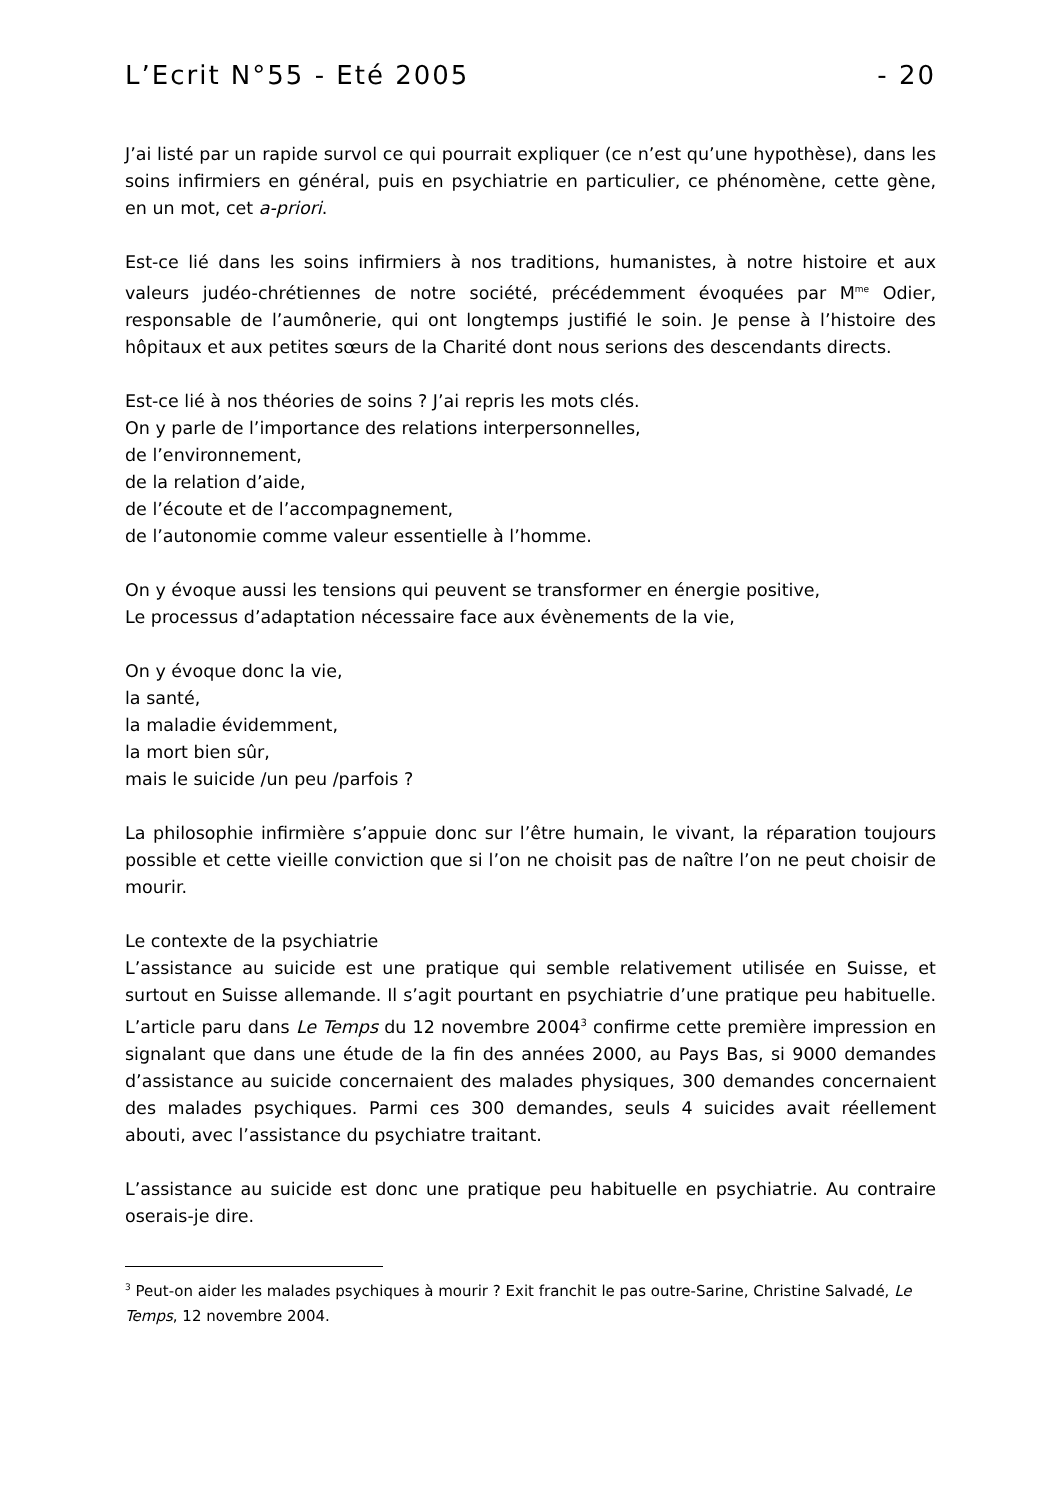L’Ecrit N°55 - Eté 2005 - 20
J’ai listé par un rapide survol ce qui pourrait expliquer (ce n’est qu’une hypothèse), dans les soins infirmiers en général, puis en psychiatrie en particulier, ce phénomène, cette gène, en un mot, cet a-priori.
Est-ce lié dans les soins infirmiers à nos traditions, humanistes, à notre histoire et aux valeurs judéo-chrétiennes de notre société, précédemment évoquées par M<sup>me</sup> Odier, responsable de l’aumônerie, qui ont longtemps justifié le soin. Je pense à l’histoire des hôpitaux et aux petites sœurs de la Charité dont nous serions des descendants directs.
Est-ce lié à nos théories de soins ? J’ai repris les mots clés.
On y parle de l’importance des relations interpersonnelles,
de l’environnement,
de la relation d’aide,
de l’écoute et de l’accompagnement,
de l’autonomie comme valeur essentielle à l’homme.
On y évoque aussi les tensions qui peuvent se transformer en énergie positive,
Le processus d’adaptation nécessaire face aux évènements de la vie,
On y évoque donc la vie,
la santé,
la maladie évidemment,
la mort bien sûr,
mais le suicide /un peu /parfois ?
La philosophie infirmière s’appuie donc sur l’être humain, le vivant, la réparation toujours possible et cette vieille conviction que si l’on ne choisit pas de naître l’on ne peut choisir de mourir.
Le contexte de la psychiatrie
L’assistance au suicide est une pratique qui semble relativement utilisée en Suisse, et surtout en Suisse allemande. Il s’agit pourtant en psychiatrie d’une pratique peu habituelle. L’article paru dans Le Temps du 12 novembre 2004<sup>3</sup> confirme cette première impression en signalant que dans une étude de la fin des années 2000, au Pays Bas, si 9000 demandes d’assistance au suicide concernaient des malades physiques, 300 demandes concernaient des malades psychiques. Parmi ces 300 demandes, seuls 4 suicides avait réellement abouti, avec l’assistance du psychiatre traitant.
L’assistance au suicide est donc une pratique peu habituelle en psychiatrie. Au contraire oserais-je dire.
<sup>3</sup> Peut-on aider les malades psychiques à mourir ? Exit franchit le pas outre-Sarine, Christine Salvadé, Le Temps, 12 novembre 2004.